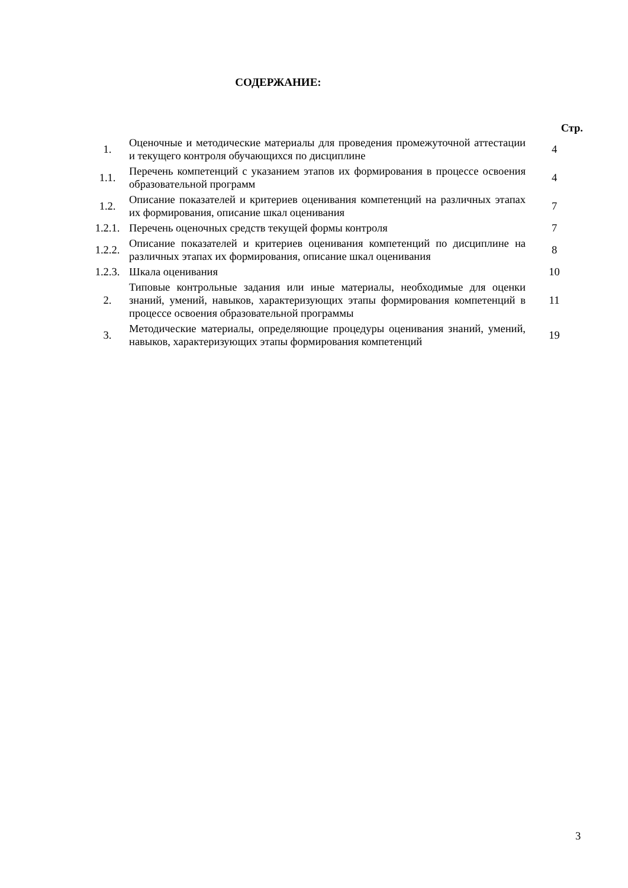СОДЕРЖАНИЕ:
| | | Стр. |
| 1. | Оценочные и методические материалы для проведения промежуточной аттестации и текущего контроля обучающихся по дисциплине | 4 |
| 1.1. | Перечень компетенций с указанием этапов их формирования в процессе освоения образовательной программ | 4 |
| 1.2. | Описание показателей и критериев оценивания компетенций на различных этапах их формирования, описание шкал оценивания | 7 |
| 1.2.1. | Перечень оценочных средств текущей формы контроля | 7 |
| 1.2.2. | Описание показателей и критериев оценивания компетенций по дисциплине на различных этапах их формирования, описание шкал оценивания | 8 |
| 1.2.3. | Шкала оценивания | 10 |
| 2. | Типовые контрольные задания или иные материалы, необходимые для оценки знаний, умений, навыков, характеризующих этапы формирования компетенций в процессе освоения образовательной программы | 11 |
| 3. | Методические материалы, определяющие процедуры оценивания знаний, умений, навыков, характеризующих этапы формирования компетенций | 19 |
3